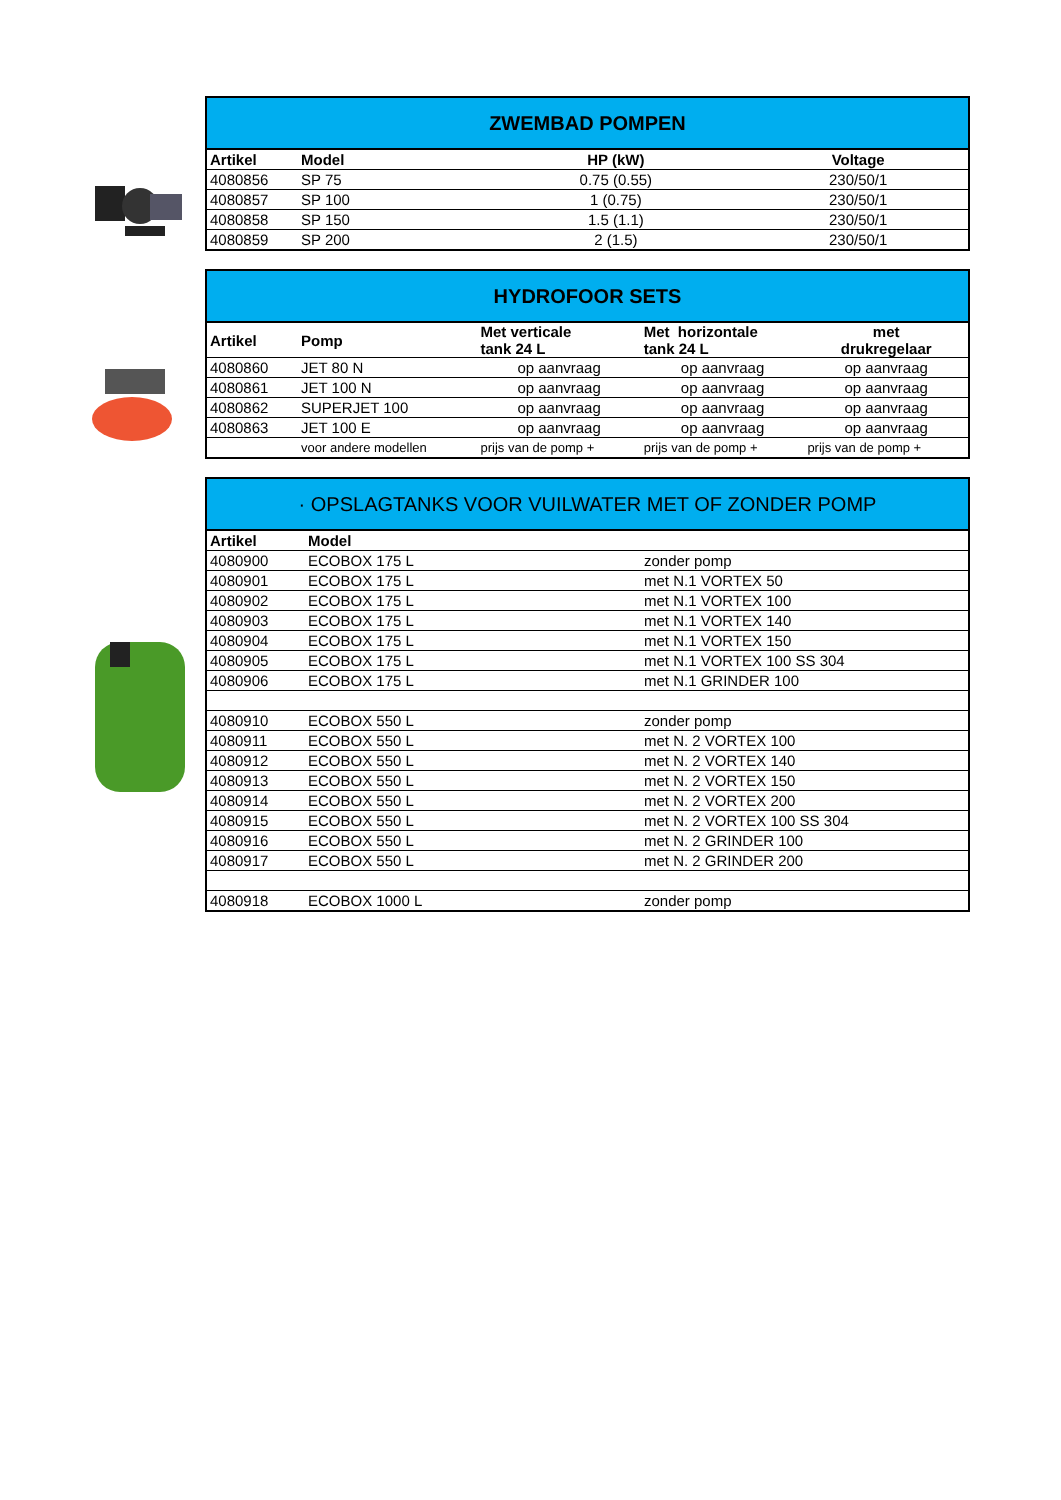| ZWEMBAD POMPEN | | | |
| Artikel | Model | HP (kW) | Voltage |
| 4080856 | SP 75 | 0.75 (0.55) | 230/50/1 |
| 4080857 | SP 100 | 1 (0.75) | 230/50/1 |
| 4080858 | SP 150 | 1.5 (1.1) | 230/50/1 |
| 4080859 | SP 200 | 2 (1.5) | 230/50/1 |
| HYDROFOOR SETS | | | | |
| Artikel | Pomp | Met verticale tank 24 L | Met horizontale tank 24 L | met drukregelaar |
| 4080860 | JET 80 N | op aanvraag | op aanvraag | op aanvraag |
| 4080861 | JET 100 N | op aanvraag | op aanvraag | op aanvraag |
| 4080862 | SUPERJET 100 | op aanvraag | op aanvraag | op aanvraag |
| 4080863 | JET 100 E | op aanvraag | op aanvraag | op aanvraag |
| | voor andere modellen | prijs van de pomp + | prijs van de pomp + | prijs van de pomp + |
| · OPSLAGTANKS VOOR VUILWATER MET OF ZONDER POMP | | |
| Artikel | Model | |
| 4080900 | ECOBOX 175 L | zonder pomp |
| 4080901 | ECOBOX 175 L | met N.1 VORTEX 50 |
| 4080902 | ECOBOX 175 L | met N.1 VORTEX 100 |
| 4080903 | ECOBOX 175 L | met N.1 VORTEX 140 |
| 4080904 | ECOBOX 175 L | met N.1 VORTEX 150 |
| 4080905 | ECOBOX 175 L | met N.1 VORTEX 100 SS 304 |
| 4080906 | ECOBOX 175 L | met N.1 GRINDER 100 |
| 4080910 | ECOBOX 550 L | zonder pomp |
| 4080911 | ECOBOX 550 L | met N. 2 VORTEX 100 |
| 4080912 | ECOBOX 550 L | met N. 2 VORTEX 140 |
| 4080913 | ECOBOX 550 L | met N. 2 VORTEX 150 |
| 4080914 | ECOBOX 550 L | met N. 2 VORTEX 200 |
| 4080915 | ECOBOX 550 L | met N. 2 VORTEX 100 SS 304 |
| 4080916 | ECOBOX 550 L | met N. 2 GRINDER 100 |
| 4080917 | ECOBOX 550 L | met N. 2 GRINDER 200 |
| 4080918 | ECOBOX 1000 L | zonder pomp |